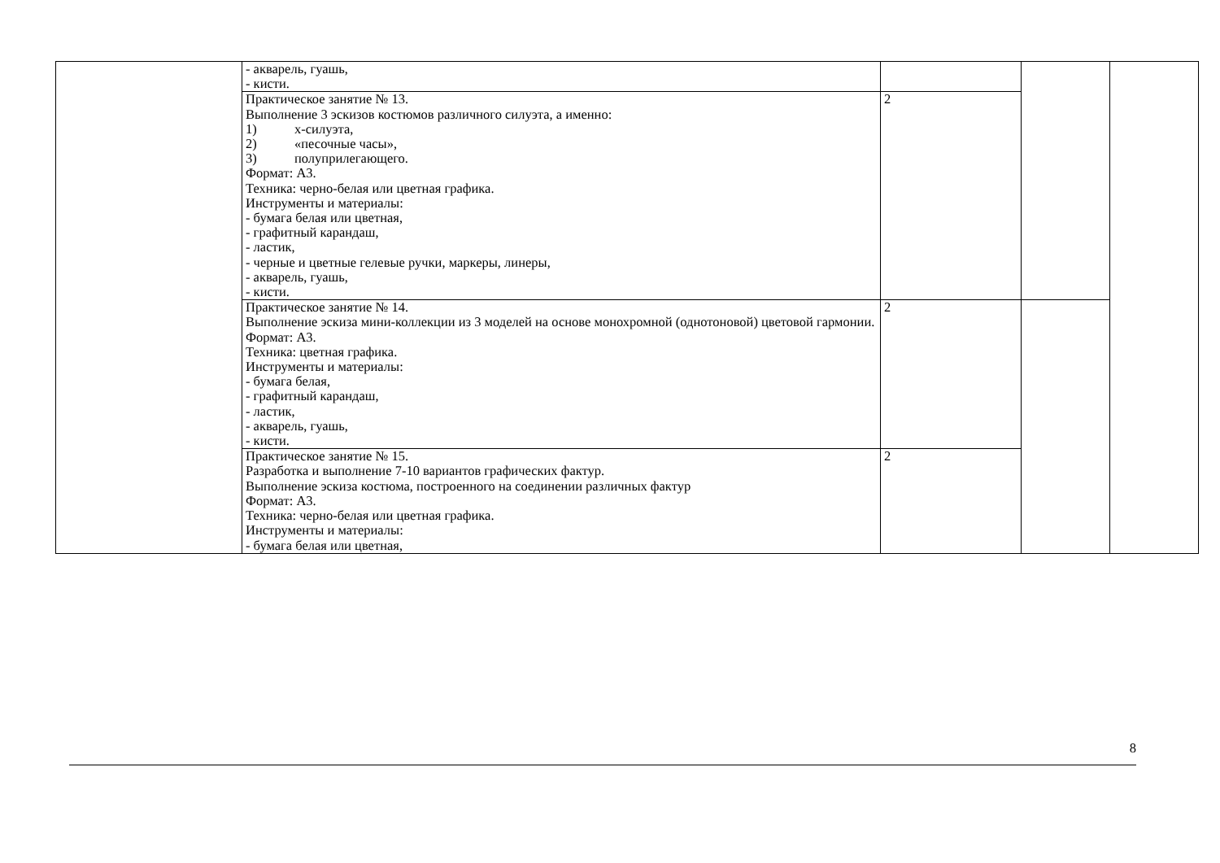| | - акварель, гуашь, - кисти. | | | |
| | Практическое занятие № 13. Выполнение 3 эскизов костюмов различного силуэта, а именно: 1) х-силуэта, 2) «песочные часы», 3) полуприлегающего. Формат: А3. Техника: черно-белая или цветная графика. Инструменты и материалы: - бумага белая или цветная, - графитный карандаш, - ластик, - черные и цветные гелевые ручки, маркеры, линеры, - акварель, гуашь, - кисти. | 2 | | |
| | Практическое занятие № 14. Выполнение эскиза мини-коллекции из 3 моделей на основе монохромной (однотоновой) цветовой гармонии. Формат: А3. Техника: цветная графика. Инструменты и материалы: - бумага белая, - графитный карандаш, - ластик, - акварель, гуашь, - кисти. | 2 | | |
| | Практическое занятие № 15. Разработка и выполнение 7-10 вариантов графических фактур. Выполнение эскиза костюма, построенного на соединении различных фактур Формат: А3. Техника: черно-белая или цветная графика. Инструменты и материалы: - бумага белая или цветная, | 2 | | |
8